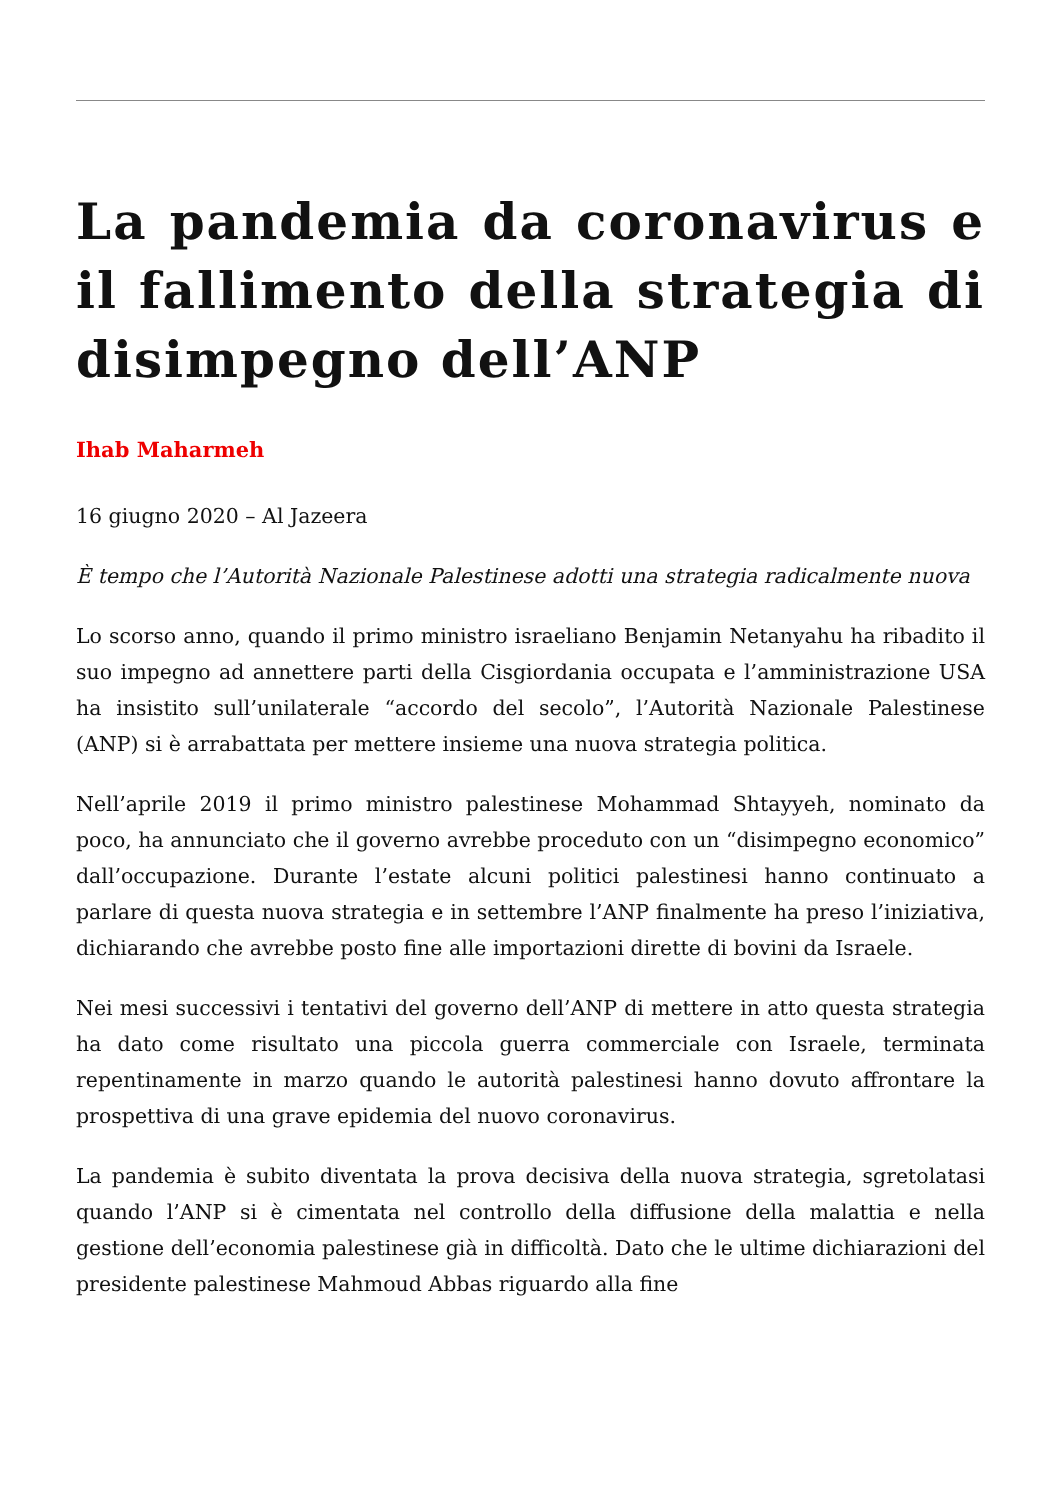La pandemia da coronavirus e il fallimento della strategia di disimpegno dell’ANP
Ihab Maharmeh
16 giugno 2020 – Al Jazeera
È tempo che l’Autorità Nazionale Palestinese adotti una strategia radicalmente nuova
Lo scorso anno, quando il primo ministro israeliano Benjamin Netanyahu ha ribadito il suo impegno ad annettere parti della Cisgiordania occupata e l’amministrazione USA ha insistito sull’unilaterale “accordo del secolo”, l’Autorità Nazionale Palestinese (ANP) si è arrabattata per mettere insieme una nuova strategia politica.
Nell’aprile 2019 il primo ministro palestinese Mohammad Shtayyeh, nominato da poco, ha annunciato che il governo avrebbe proceduto con un “disimpegno economico” dall’occupazione. Durante l’estate alcuni politici palestinesi hanno continuato a parlare di questa nuova strategia e in settembre l’ANP finalmente ha preso l’iniziativa, dichiarando che avrebbe posto fine alle importazioni dirette di bovini da Israele.
Nei mesi successivi i tentativi del governo dell’ANP di mettere in atto questa strategia ha dato come risultato una piccola guerra commerciale con Israele, terminata repentinamente in marzo quando le autorità palestinesi hanno dovuto affrontare la prospettiva di una grave epidemia del nuovo coronavirus.
La pandemia è subito diventata la prova decisiva della nuova strategia, sgretolatasi quando l’ANP si è cimentata nel controllo della diffusione della malattia e nella gestione dell’economia palestinese già in difficoltà. Dato che le ultime dichiarazioni del presidente palestinese Mahmoud Abbas riguardo alla fine